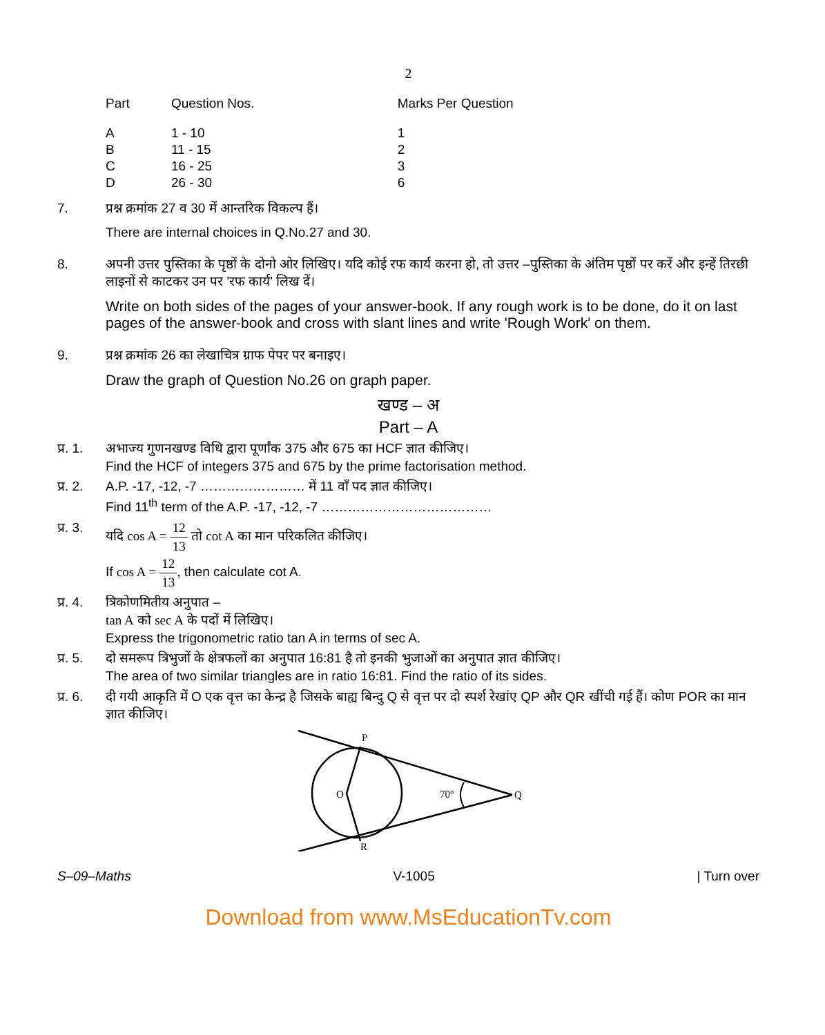2
| Part | Question Nos. | Marks Per Question |
| --- | --- | --- |
| A | 1 - 10 | 1 |
| B | 11 - 15 | 2 |
| C | 16 - 25 | 3 |
| D | 26 - 30 | 6 |
7. प्रश्न क्रमांक 27 व 30 में आन्तरिक विकल्प हैं।
There are internal choices in Q.No.27 and 30.
8. अपनी उत्तर पुस्तिका के पृष्ठों के दोनो ओर लिखिए। यदि कोई रफ कार्य करना हो, तो उत्तर –पुस्तिका के अंतिम पृष्ठों पर करें और इन्हें तिरछी लाइनों से काटकर उन पर 'रफ कार्य' लिख दें।
Write on both sides of the pages of your answer-book. If any rough work is to be done, do it on last pages of the answer-book and cross with slant lines and write 'Rough Work' on them.
9. प्रश्न क्रमांक 26 का लेखाचित्र ग्राफ पेपर पर बनाइए।
Draw the graph of Question No.26 on graph paper.
खण्ड – अ
Part – A
प्र. 1.
अभाज्य गुणनखण्ड विधि द्वारा पूर्णांक 375 और 675 का HCF ज्ञात कीजिए।
Find the HCF of integers 375 and 675 by the prime factorisation method.
प्र. 2.
A.P. -17, -12, -7 …………………… में 11 वाँ पद ज्ञात कीजिए।
Find 11<sup>th</sup> term of the A.P. -17, -12, -7 …………………………………
प्र. 3.
यदि cos A = 12 13 तो cot A का मान परिकलित कीजिए।
If cos A = 12 13, then calculate cot A.
प्र. 4.
त्रिकोणमितीय अनुपात –
tan A को sec A के पदों में लिखिए।
Express the trigonometric ratio tan A in terms of sec A.
प्र. 5.
दो समरूप त्रिभुजों के क्षेत्रफलों का अनुपात 16:81 है तो इनकी भुजाओं का अनुपात ज्ञात कीजिए।
The area of two similar triangles are in ratio 16:81. Find the ratio of its sides.
प्र. 6.
दी गयी आकृति में O एक वृत्त का केन्द्र है जिसके बाह्य बिन्दु Q से वृत्त पर दो स्पर्श रेखांए QP और QR खींची गई हैं। कोण POR का मान ज्ञात कीजिए।
P
O
70°
Q
R
S–09–Maths V-1005 | Turn over
Download from www.MsEducationTv.com